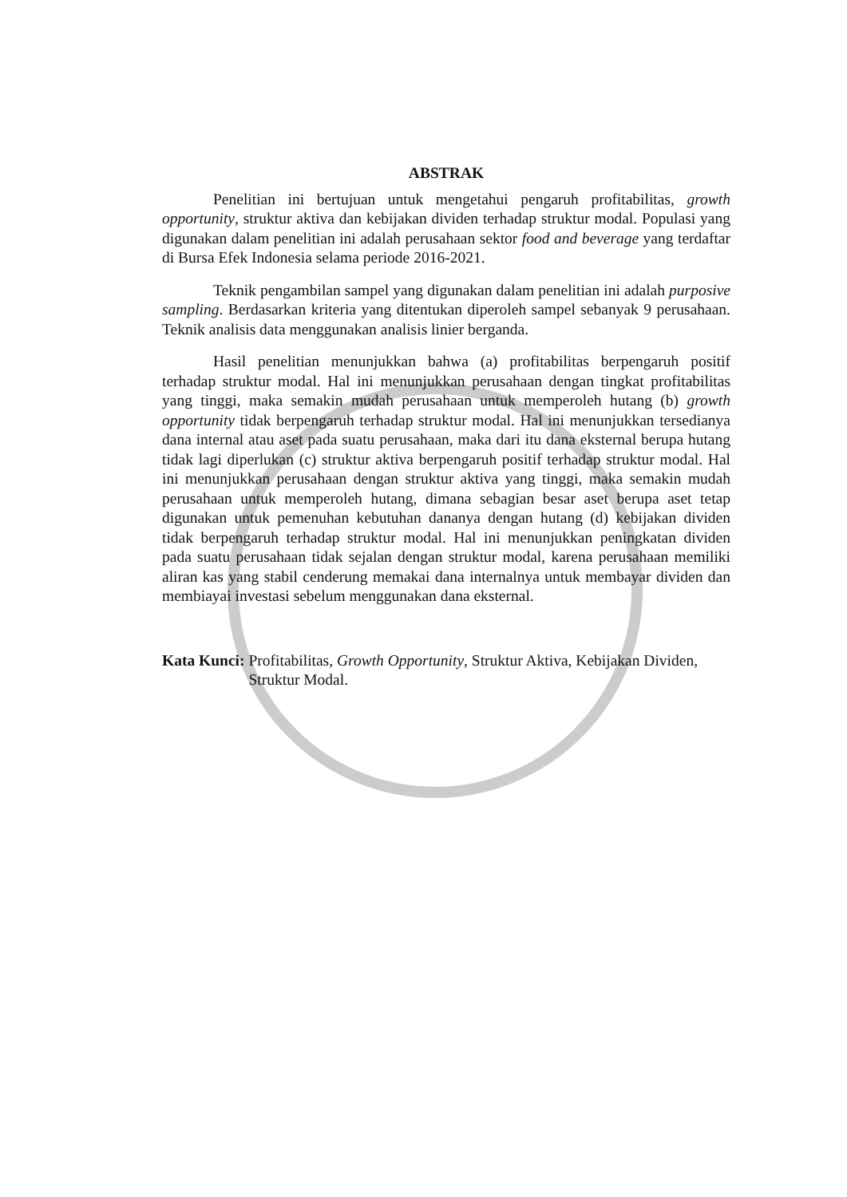ABSTRAK
Penelitian ini bertujuan untuk mengetahui pengaruh profitabilitas, growth opportunity, struktur aktiva dan kebijakan dividen terhadap struktur modal. Populasi yang digunakan dalam penelitian ini adalah perusahaan sektor food and beverage yang terdaftar di Bursa Efek Indonesia selama periode 2016-2021.
Teknik pengambilan sampel yang digunakan dalam penelitian ini adalah purposive sampling. Berdasarkan kriteria yang ditentukan diperoleh sampel sebanyak 9 perusahaan. Teknik analisis data menggunakan analisis linier berganda.
Hasil penelitian menunjukkan bahwa (a) profitabilitas berpengaruh positif terhadap struktur modal. Hal ini menunjukkan perusahaan dengan tingkat profitabilitas yang tinggi, maka semakin mudah perusahaan untuk memperoleh hutang (b) growth opportunity tidak berpengaruh terhadap struktur modal. Hal ini menunjukkan tersedianya dana internal atau aset pada suatu perusahaan, maka dari itu dana eksternal berupa hutang tidak lagi diperlukan (c) struktur aktiva berpengaruh positif terhadap struktur modal. Hal ini menunjukkan perusahaan dengan struktur aktiva yang tinggi, maka semakin mudah perusahaan untuk memperoleh hutang, dimana sebagian besar aset berupa aset tetap digunakan untuk pemenuhan kebutuhan dananya dengan hutang (d) kebijakan dividen tidak berpengaruh terhadap struktur modal. Hal ini menunjukkan peningkatan dividen pada suatu perusahaan tidak sejalan dengan struktur modal, karena perusahaan memiliki aliran kas yang stabil cenderung memakai dana internalnya untuk membayar dividen dan membiayai investasi sebelum menggunakan dana eksternal.
Kata Kunci: Profitabilitas, Growth Opportunity, Struktur Aktiva, Kebijakan Dividen, Struktur Modal.